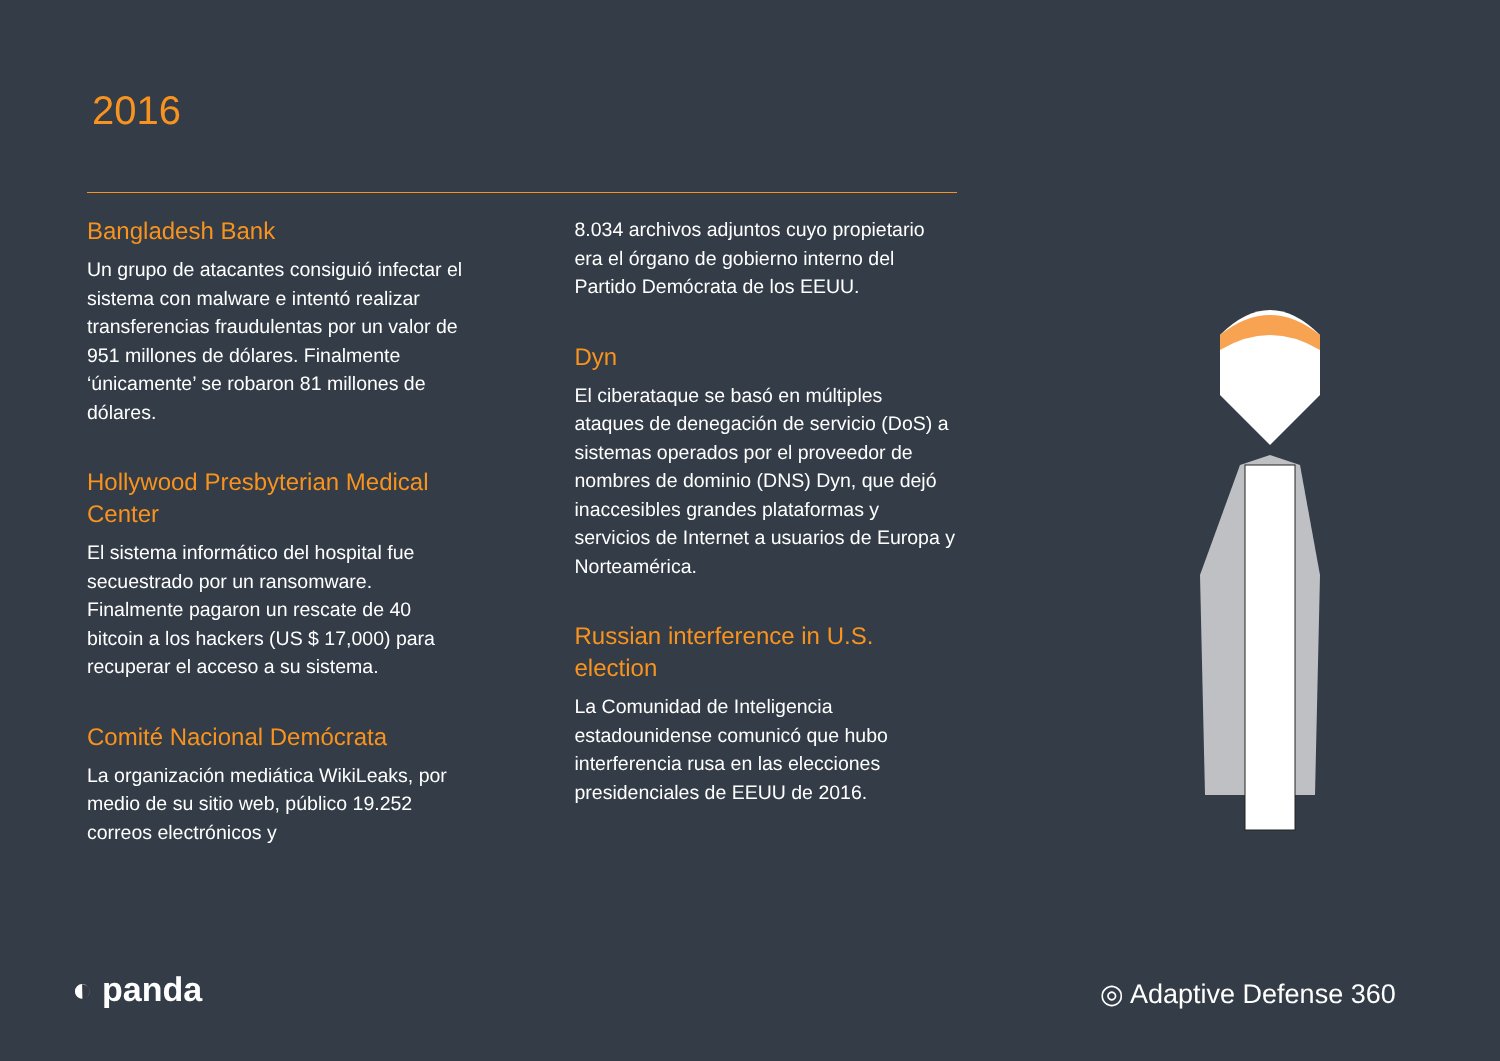2016
Bangladesh Bank
Un grupo de atacantes consiguió infectar el sistema con malware e intentó realizar transferencias fraudulentas por un valor de 951 millones de dólares. Finalmente ‘únicamente’ se robaron 81 millones de dólares.
Hollywood Presbyterian Medical Center
El sistema informático del hospital fue secuestrado por un ransomware. Finalmente pagaron un rescate de 40 bitcoin a los hackers (US $ 17,000) para recuperar el acceso a su sistema.
Comité Nacional Demócrata
La organización mediática WikiLeaks, por medio de su sitio web, público 19.252 correos electrónicos y
8.034 archivos adjuntos cuyo propietario era el órgano de gobierno interno del Partido Demócrata de los EEUU.
Dyn
El ciberataque se basó en múltiples ataques de denegación de servicio (DoS) a sistemas operados por el proveedor de nombres de dominio (DNS) Dyn, que dejó inaccesibles grandes plataformas y servicios de Internet a usuarios de Europa y Norteamérica.
Russian interference in U.S. election
La Comunidad de Inteligencia estadounidense comunicó que hubo interferencia rusa en las elecciones presidenciales de EEUU de 2016.
◐ panda ◎ Adaptive Defense 360